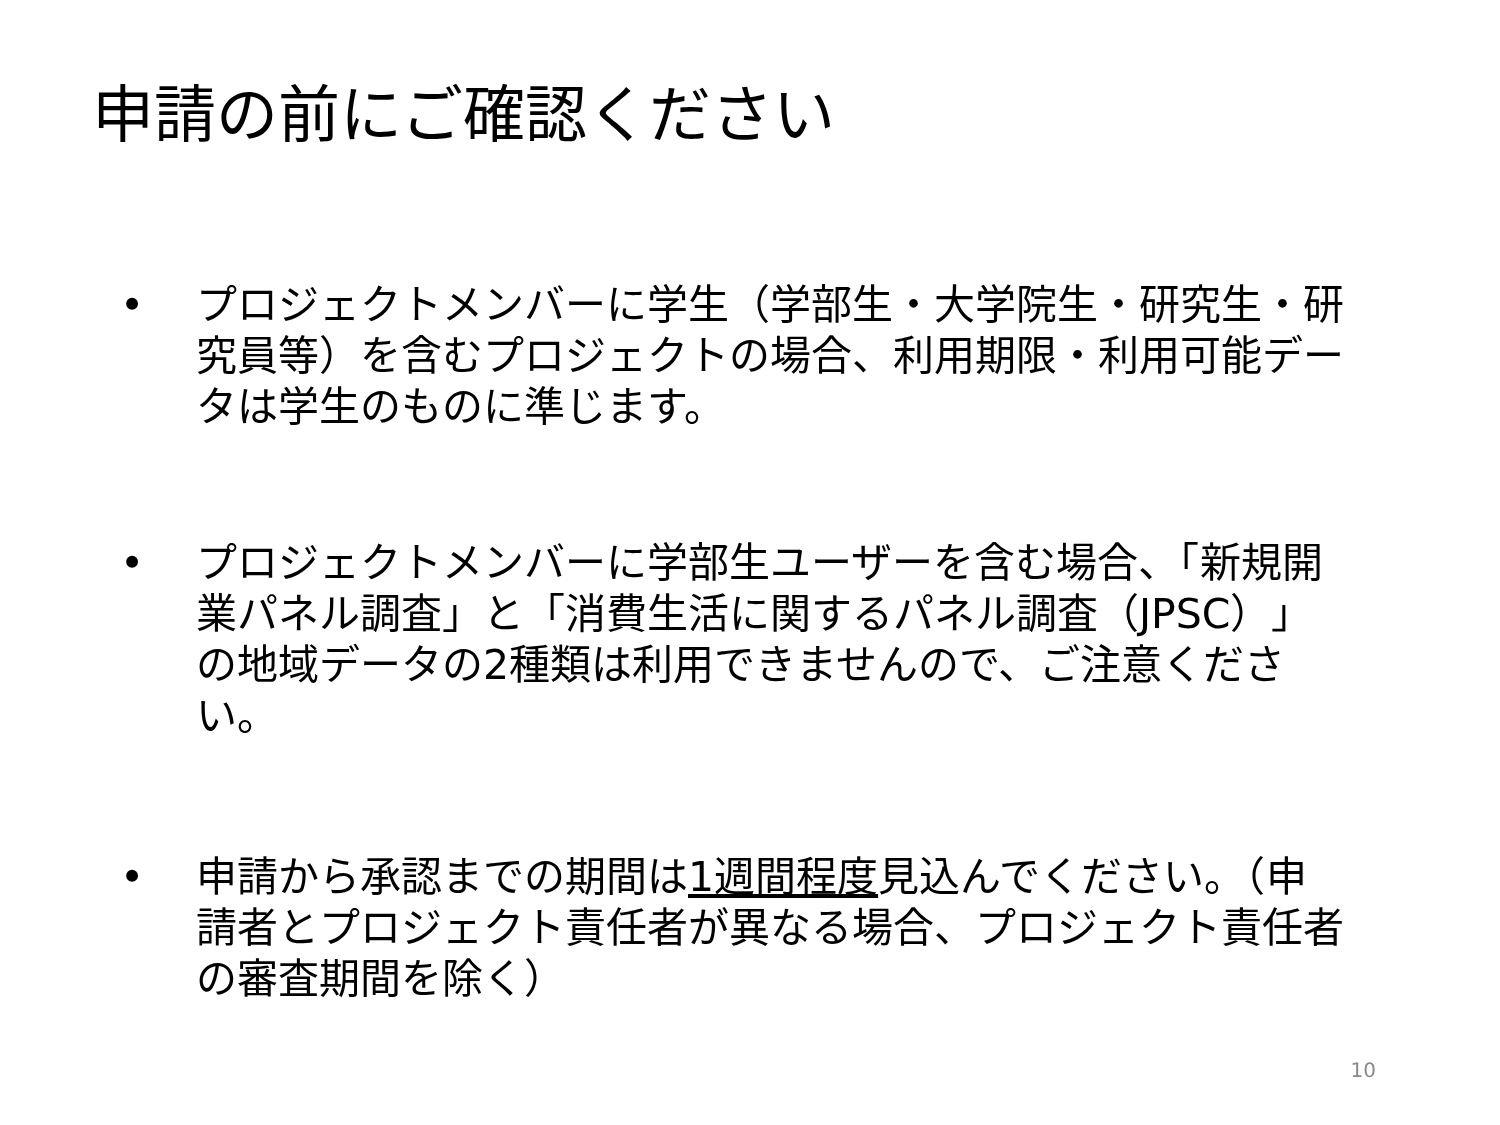申請の前にご確認ください
• プロジェクトメンバーに学生（学部生・大学院生・研究生・研究員等）を含むプロジェクトの場合、利用期限・利用可能データは学生のものに準じます。
• プロジェクトメンバーに学部生ユーザーを含む場合、「新規開業パネル調査」と「消費生活に関するパネル調査（JPSC）」の地域データの2種類は利用できませんので、ご注意ください。
• 申請から承認までの期間は1週間程度見込んでください。（申請者とプロジェクト責任者が異なる場合、プロジェクト責任者の審査期間を除く）
10